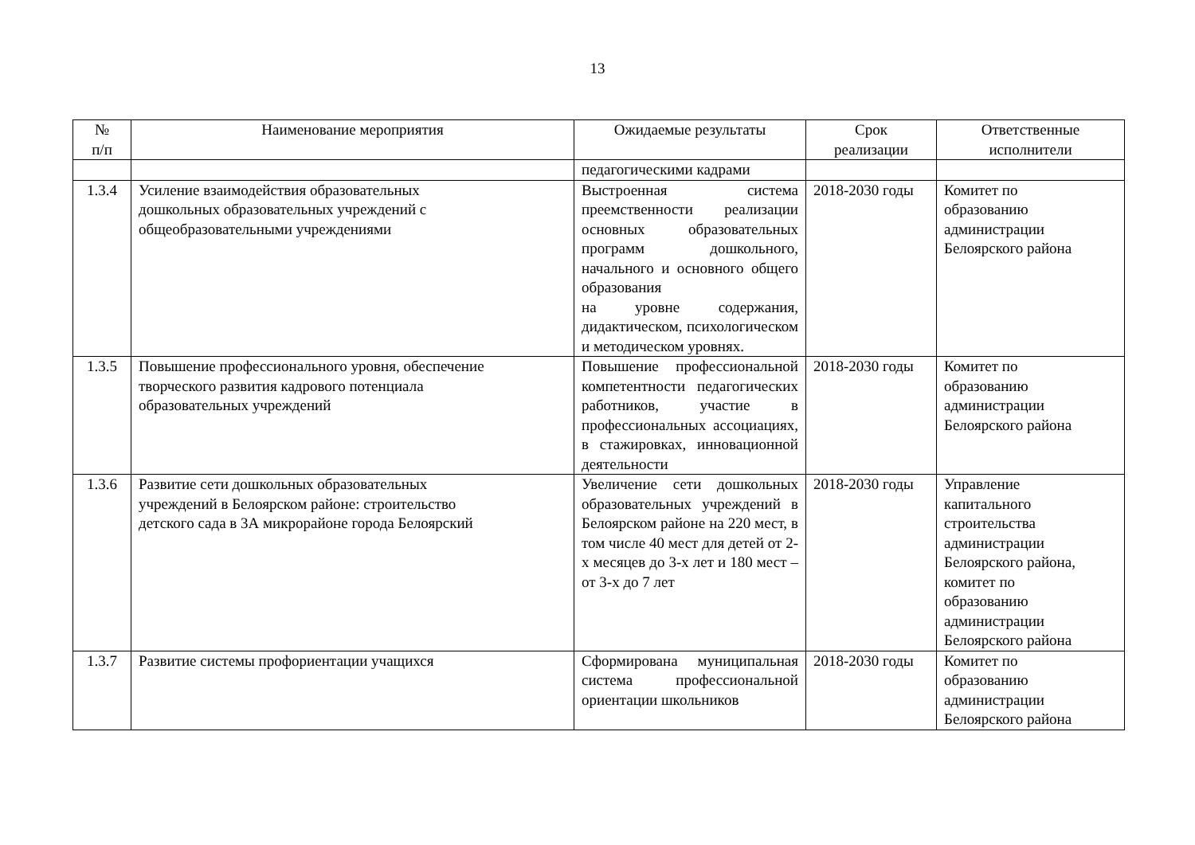13
| № п/п | Наименование мероприятия | Ожидаемые результаты | Срок реализации | Ответственные исполнители |
| --- | --- | --- | --- | --- |
| | | педагогическими кадрами | | |
| 1.3.4 | Усиление взаимодействия образовательных дошкольных образовательных учреждений с общеобразовательными учреждениями | Выстроенная система преемственности реализации основных образовательных программ дошкольного, начального и основного общего образования на уровне содержания, дидактическом, психологическом и методическом уровнях. | 2018-2030 годы | Комитет по образованию администрации Белоярского района |
| 1.3.5 | Повышение профессионального уровня, обеспечение творческого развития кадрового потенциала образовательных учреждений | Повышение профессиональной компетентности педагогических работников, участие в профессиональных ассоциациях, в стажировках, инновационной деятельности | 2018-2030 годы | Комитет по образованию администрации Белоярского района |
| 1.3.6 | Развитие сети дошкольных образовательных учреждений в Белоярском районе: строительство детского сада в 3А микрорайоне города Белоярский | Увеличение сети дошкольных образовательных учреждений в Белоярском районе на 220 мест, в том числе 40 мест для детей от 2-х месяцев до 3-х лет и 180 мест – от 3-х до 7 лет | 2018-2030 годы | Управление капитального строительства администрации Белоярского района, комитет по образованию администрации Белоярского района |
| 1.3.7 | Развитие системы профориентации учащихся | Сформирована муниципальная система профессиональной ориентации школьников | 2018-2030 годы | Комитет по образованию администрации Белоярского района |